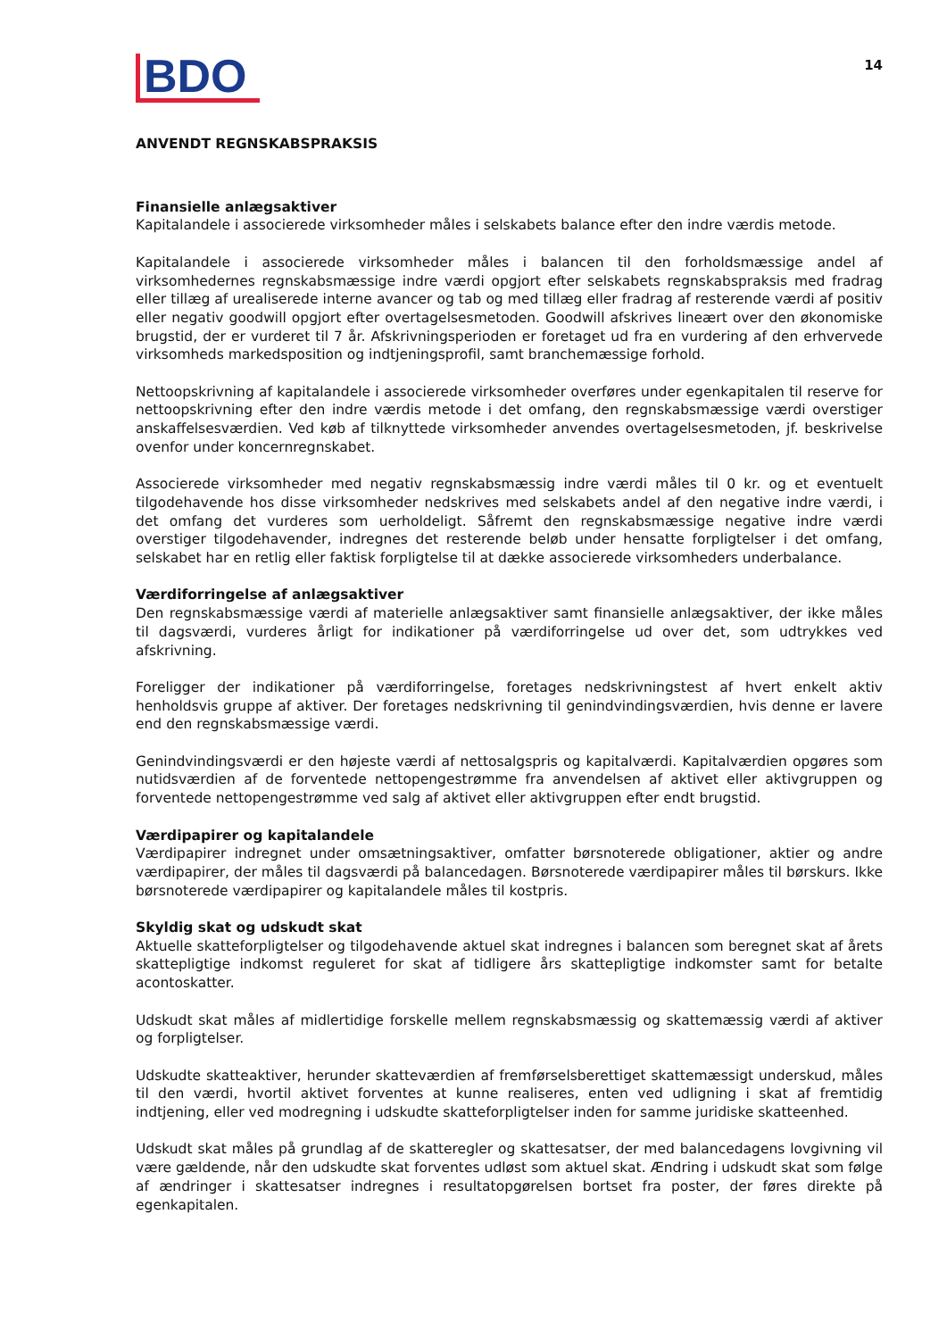BDO
14
ANVENDT REGNSKABSPRAKSIS
Finansielle anlægsaktiver
Kapitalandele i associerede virksomheder måles i selskabets balance efter den indre værdis metode.
Kapitalandele i associerede virksomheder måles i balancen til den forholdsmæssige andel af virksomhedernes regnskabsmæssige indre værdi opgjort efter selskabets regnskabspraksis med fradrag eller tillæg af urealiserede interne avancer og tab og med tillæg eller fradrag af resterende værdi af positiv eller negativ goodwill opgjort efter overtagelsesmetoden. Goodwill afskrives lineært over den økonomiske brugstid, der er vurderet til 7 år. Afskrivningsperioden er foretaget ud fra en vurdering af den erhvervede virksomheds markedsposition og indtjeningsprofil, samt branchemæssige forhold.
Nettoopskrivning af kapitalandele i associerede virksomheder overføres under egenkapitalen til reserve for nettoopskrivning efter den indre værdis metode i det omfang, den regnskabsmæssige værdi overstiger anskaffelsesværdien. Ved køb af tilknyttede virksomheder anvendes overtagelsesmetoden, jf. beskrivelse ovenfor under koncernregnskabet.
Associerede virksomheder med negativ regnskabsmæssig indre værdi måles til 0 kr. og et eventuelt tilgodehavende hos disse virksomheder nedskrives med selskabets andel af den negative indre værdi, i det omfang det vurderes som uerholdeligt. Såfremt den regnskabsmæssige negative indre værdi overstiger tilgodehavender, indregnes det resterende beløb under hensatte forpligtelser i det omfang, selskabet har en retlig eller faktisk forpligtelse til at dække associerede virksomheders underbalance.
Værdiforringelse af anlægsaktiver
Den regnskabsmæssige værdi af materielle anlægsaktiver samt finansielle anlægsaktiver, der ikke måles til dagsværdi, vurderes årligt for indikationer på værdiforringelse ud over det, som udtrykkes ved afskrivning.
Foreligger der indikationer på værdiforringelse, foretages nedskrivningstest af hvert enkelt aktiv henholdsvis gruppe af aktiver. Der foretages nedskrivning til genindvindingsværdien, hvis denne er lavere end den regnskabsmæssige værdi.
Genindvindingsværdi er den højeste værdi af nettosalgspris og kapitalværdi. Kapitalværdien opgøres som nutidsværdien af de forventede nettopengestrømme fra anvendelsen af aktivet eller aktivgruppen og forventede nettopengestrømme ved salg af aktivet eller aktivgruppen efter endt brugstid.
Værdipapirer og kapitalandele
Værdipapirer indregnet under omsætningsaktiver, omfatter børsnoterede obligationer, aktier og andre værdipapirer, der måles til dagsværdi på balancedagen. Børsnoterede værdipapirer måles til børskurs. Ikke børsnoterede værdipapirer og kapitalandele måles til kostpris.
Skyldig skat og udskudt skat
Aktuelle skatteforpligtelser og tilgodehavende aktuel skat indregnes i balancen som beregnet skat af årets skattepligtige indkomst reguleret for skat af tidligere års skattepligtige indkomster samt for betalte acontoskatter.
Udskudt skat måles af midlertidige forskelle mellem regnskabsmæssig og skattemæssig værdi af aktiver og forpligtelser.
Udskudte skatteaktiver, herunder skatteværdien af fremførselsberettiget skattemæssigt underskud, måles til den værdi, hvortil aktivet forventes at kunne realiseres, enten ved udligning i skat af fremtidig indtjening, eller ved modregning i udskudte skatteforpligtelser inden for samme juridiske skatteenhed.
Udskudt skat måles på grundlag af de skatteregler og skattesatser, der med balancedagens lovgivning vil være gældende, når den udskudte skat forventes udløst som aktuel skat. Ændring i udskudt skat som følge af ændringer i skattesatser indregnes i resultatopgørelsen bortset fra poster, der føres direkte på egenkapitalen.